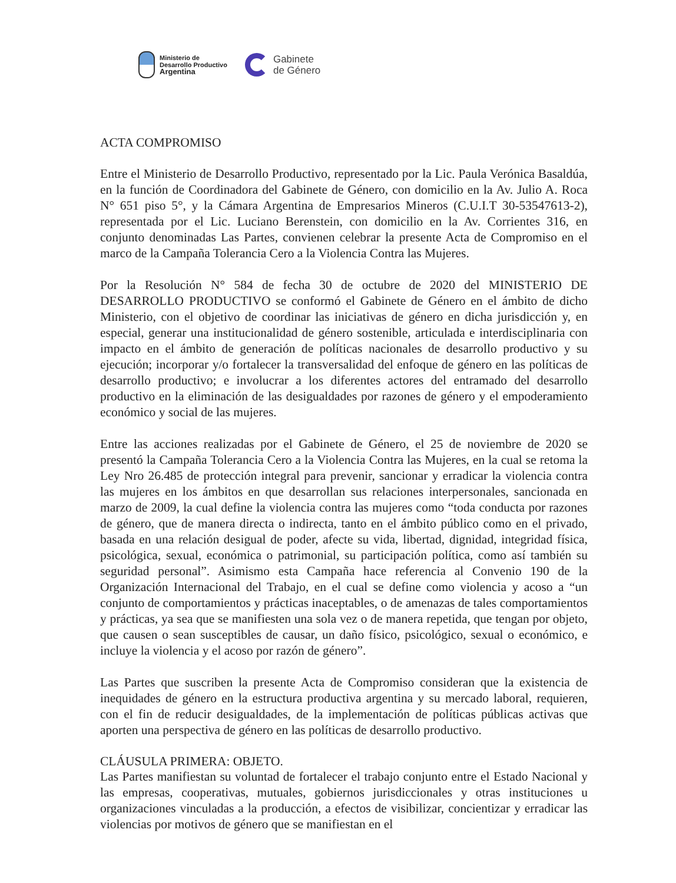Ministerio de
Desarrollo Productivo
Argentina
Gabinete
de Género
ACTA COMPROMISO
Entre el Ministerio de Desarrollo Productivo, representado por la Lic. Paula Verónica Basaldúa, en la función de Coordinadora del Gabinete de Género, con domicilio en la Av. Julio A. Roca N° 651 piso 5°, y la Cámara Argentina de Empresarios Mineros (C.U.I.T 30-53547613-2), representada por el Lic. Luciano Berenstein, con domicilio en la Av. Corrientes 316, en conjunto denominadas Las Partes, convienen celebrar la presente Acta de Compromiso en el marco de la Campaña Tolerancia Cero a la Violencia Contra las Mujeres.
Por la Resolución N° 584 de fecha 30 de octubre de 2020 del MINISTERIO DE DESARROLLO PRODUCTIVO se conformó el Gabinete de Género en el ámbito de dicho Ministerio, con el objetivo de coordinar las iniciativas de género en dicha jurisdicción y, en especial, generar una institucionalidad de género sostenible, articulada e interdisciplinaria con impacto en el ámbito de generación de políticas nacionales de desarrollo productivo y su ejecución; incorporar y/o fortalecer la transversalidad del enfoque de género en las políticas de desarrollo productivo; e involucrar a los diferentes actores del entramado del desarrollo productivo en la eliminación de las desigualdades por razones de género y el empoderamiento económico y social de las mujeres.
Entre las acciones realizadas por el Gabinete de Género, el 25 de noviembre de 2020 se presentó la Campaña Tolerancia Cero a la Violencia Contra las Mujeres, en la cual se retoma la Ley Nro 26.485 de protección integral para prevenir, sancionar y erradicar la violencia contra las mujeres en los ámbitos en que desarrollan sus relaciones interpersonales, sancionada en marzo de 2009, la cual define la violencia contra las mujeres como “toda conducta por razones de género, que de manera directa o indirecta, tanto en el ámbito público como en el privado, basada en una relación desigual de poder, afecte su vida, libertad, dignidad, integridad física, psicológica, sexual, económica o patrimonial, su participación política, como así también su seguridad personal”. Asimismo esta Campaña hace referencia al Convenio 190 de la Organización Internacional del Trabajo, en el cual se define como violencia y acoso a “un conjunto de comportamientos y prácticas inaceptables, o de amenazas de tales comportamientos y prácticas, ya sea que se manifiesten una sola vez o de manera repetida, que tengan por objeto, que causen o sean susceptibles de causar, un daño físico, psicológico, sexual o económico, e incluye la violencia y el acoso por razón de género”.
Las Partes que suscriben la presente Acta de Compromiso consideran que la existencia de inequidades de género en la estructura productiva argentina y su mercado laboral, requieren, con el fin de reducir desigualdades, de la implementación de políticas públicas activas que aporten una perspectiva de género en las políticas de desarrollo productivo.
CLÁUSULA PRIMERA: OBJETO.
Las Partes manifiestan su voluntad de fortalecer el trabajo conjunto entre el Estado Nacional y las empresas, cooperativas, mutuales, gobiernos jurisdiccionales y otras instituciones u organizaciones vinculadas a la producción, a efectos de visibilizar, concientizar y erradicar las violencias por motivos de género que se manifiestan en el